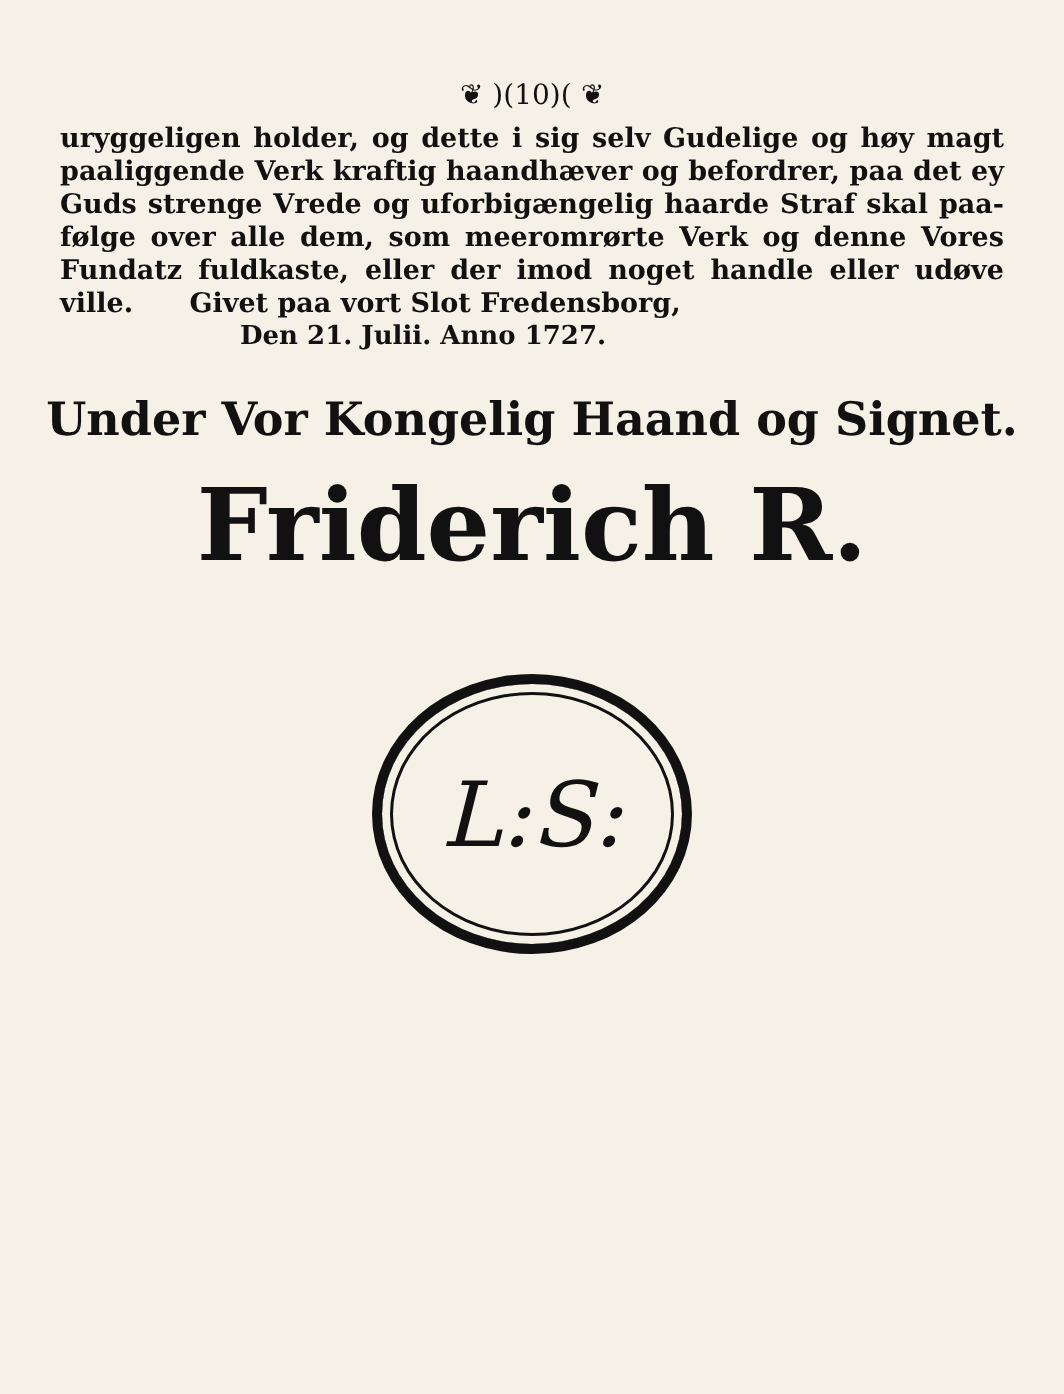❦ )(10)( ❦
uryggeligen holder, og dette i sig selv Gudelige og høy magt paaliggende Verk kraftig haandhæver og befordrer, paa det ey Guds strenge Vrede og uforbigængelig haarde Straf skal paa­følge over alle dem, som meeromrørte Verk og denne Vores Fundatz fuldkaste, eller der imod noget handle eller udøve ville. Givet paa vort Slot Fredensborg,
Den 21. Julii. Anno 1727.
Under Vor Kongelig Haand og Signet.
Friderich R.
L:S: